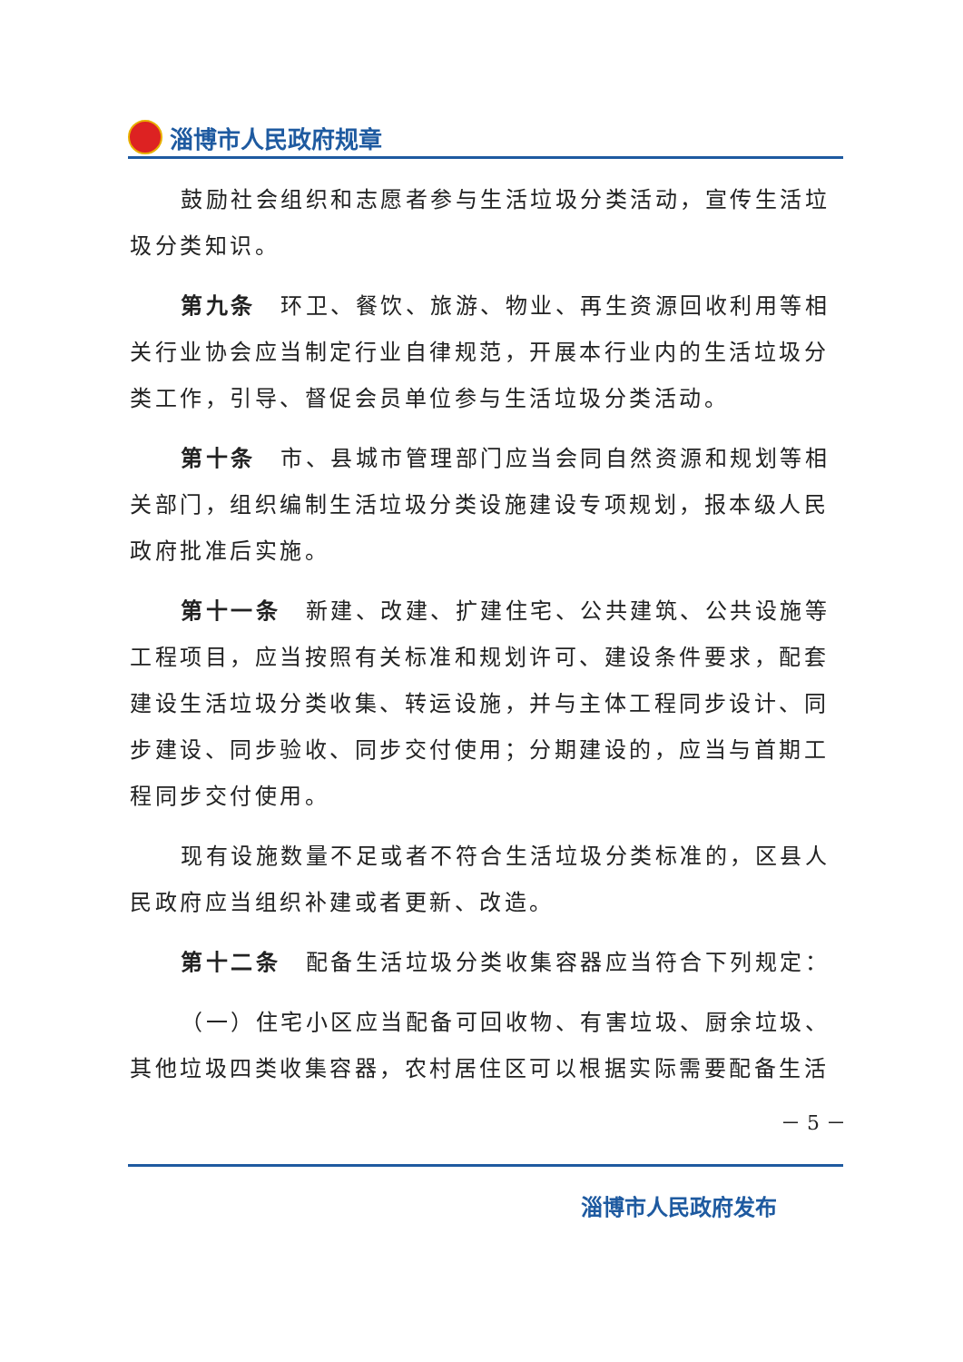淄博市人民政府规章
鼓励社会组织和志愿者参与生活垃圾分类活动，宣传生活垃圾分类知识。
第九条　环卫、餐饮、旅游、物业、再生资源回收利用等相关行业协会应当制定行业自律规范，开展本行业内的生活垃圾分类工作，引导、督促会员单位参与生活垃圾分类活动。
第十条　市、县城市管理部门应当会同自然资源和规划等相关部门，组织编制生活垃圾分类设施建设专项规划，报本级人民政府批准后实施。
第十一条　新建、改建、扩建住宅、公共建筑、公共设施等工程项目，应当按照有关标准和规划许可、建设条件要求，配套建设生活垃圾分类收集、转运设施，并与主体工程同步设计、同步建设、同步验收、同步交付使用；分期建设的，应当与首期工程同步交付使用。
现有设施数量不足或者不符合生活垃圾分类标准的，区县人民政府应当组织补建或者更新、改造。
第十二条　配备生活垃圾分类收集容器应当符合下列规定：
（一）住宅小区应当配备可回收物、有害垃圾、厨余垃圾、其他垃圾四类收集容器，农村居住区可以根据实际需要配备生活
－ 5 －
淄博市人民政府发布